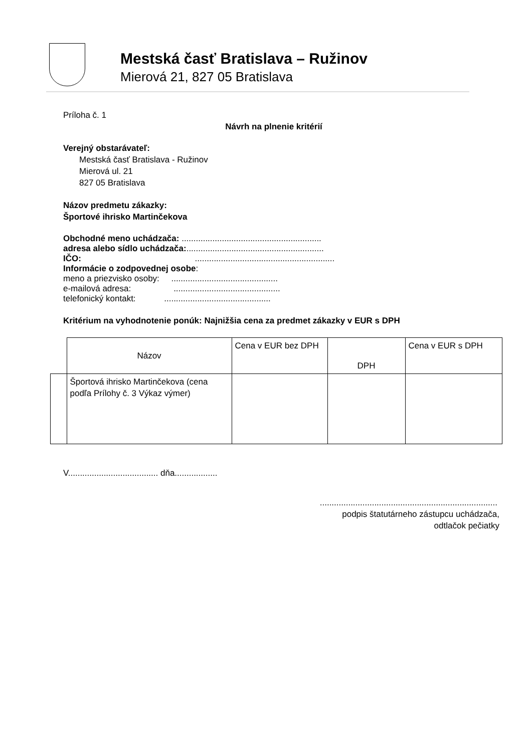Mestská časť Bratislava – Ružinov
Mierová 21, 827 05 Bratislava
Príloha č. 1
Návrh na plnenie kritérií
Verejný obstarávateľ:
Mestská časť Bratislava - Ružinov
Mierová ul. 21
827 05 Bratislava
Názov predmetu zákazky:
Športové ihrisko Martinčekova
Obchodné meno uchádzača: ...........................................................
adresa alebo sídlo uchádzača:..........................................................
IČO: ...........................................................
Informácie o zodpovednej osobe:
meno a priezvisko osoby: .............................................
e-mailová adresa: .............................................
telefonický kontakt: .............................................
Kritérium na vyhodnotenie ponúk: Najnižšia cena za predmet zákazky v EUR s DPH
| | Názov | Cena v EUR bez DPH | DPH | Cena v EUR s DPH |
| | Športová ihrisko Martinčekova (cena podľa Prílohy č. 3 Výkaz výmer) | | | |
V...................................... dňa..................
...........................................................................
podpis štatutárneho zástupcu uchádzača,
odtlačok pečiatky